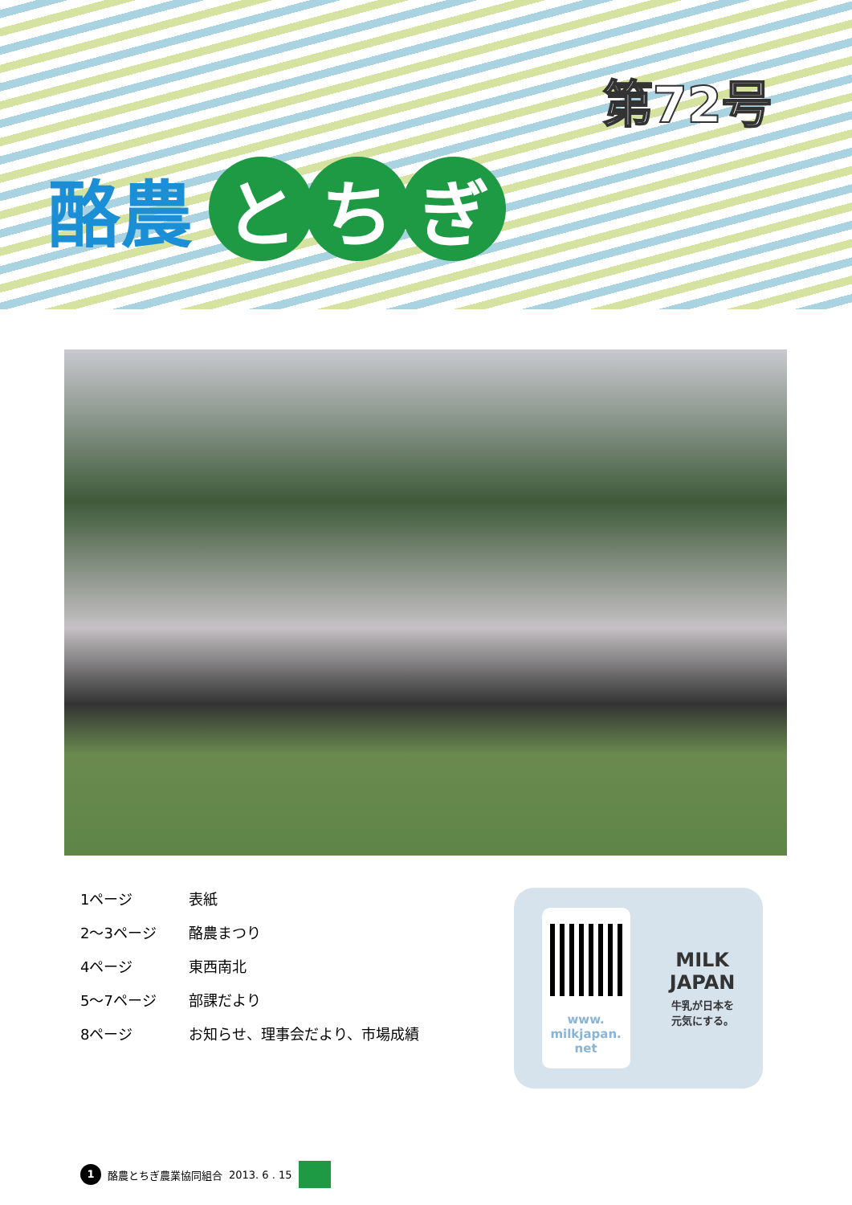第72号
酪農 と ち ぎ
1ページ 表紙
2～3ページ 酪農まつり
4ページ 東西南北
5～7ページ 部課だより
8ページ お知らせ、理事会だより、市場成績
www.
milkjapan.
net
MILK
JAPAN
牛乳が日本を
元気にする。
1 酪農とちぎ農業協同組合 2013. 6 . 15